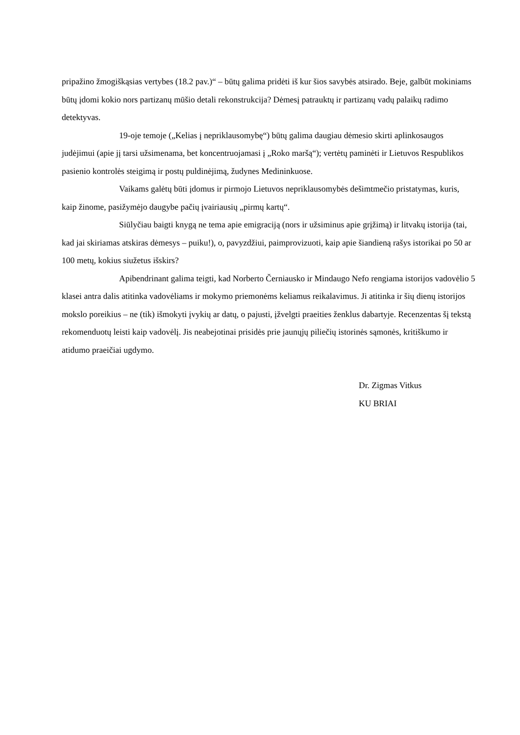pripažino žmogiškąsias vertybes (18.2 pav.)“ – būtų galima pridėti iš kur šios savybės atsirado. Beje, galbūt mokiniams būtų įdomi kokio nors partizanų mūšio detali rekonstrukcija? Dėmesį patrauktų ir partizanų vadų palaikų radimo detektyvas.
19-oje temoje („Kelias į nepriklausomybę“) būtų galima daugiau dėmesio skirti aplinkosaugos judėjimui (apie jį tarsi užsimenama, bet koncentruojamasi į „Roko maršą“); vertėtų paminėti ir Lietuvos Respublikos pasienio kontrolės steigimą ir postų puldinėjimą, žudynes Medininkuose.
Vaikams galėtų būti įdomus ir pirmojo Lietuvos nepriklausomybės dešimtmečio pristatymas, kuris, kaip žinome, pasižymėjo daugybe pačių įvairiausių „pirmų kartų“.
Siūlyčiau baigti knygą ne tema apie emigraciją (nors ir užsiminus apie grįžimą) ir litvakų istorija (tai, kad jai skiriamas atskiras dėmesys – puiku!), o, pavyzdžiui, paimprovizuoti, kaip apie šiandieną rašys istorikai po 50 ar 100 metų, kokius siužetus išskirs?
Apibendrinant galima teigti, kad Norberto Černiausko ir Mindaugo Nefo rengiama istorijos vadovėlio 5 klasei antra dalis atitinka vadovėliams ir mokymo priemonėms keliamus reikalavimus. Ji atitinka ir šių dienų istorijos mokslo poreikius – ne (tik) išmokyti įvykių ar datų, o pajusti, įžvelgti praeities ženklus dabartyje. Recenzentas šį tekstą rekomenduotų leisti kaip vadovėlį. Jis neabejotinai prisidės prie jaunųjų piliečių istorinės sąmonės, kritiškumo ir atidumo praeičiai ugdymo.
Dr. Zigmas Vitkus
KU BRIAI